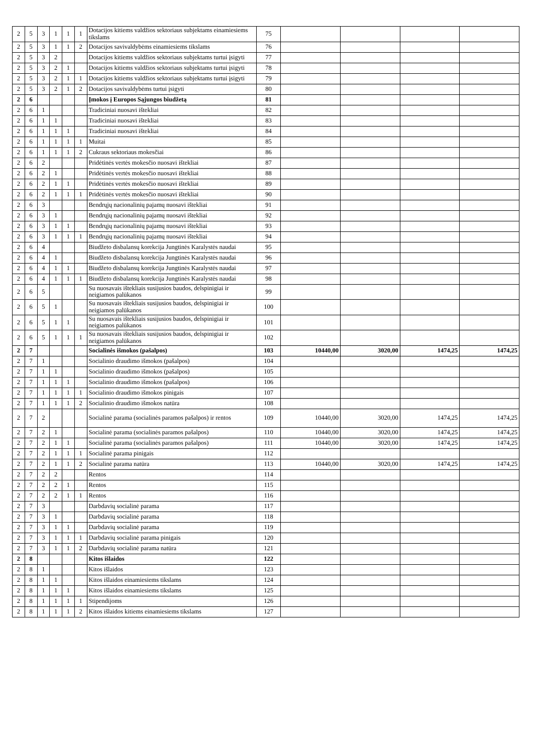| 2 | 5 | 3 | 1 | 1 | 1 | Dotacijos kitiems valdžios sektoriaus subjektams einamiesiems tikslams | 75 | | | | |
| 2 | 5 | 3 | 1 | 1 | 2 | Dotacijos savivaldybėms einamiesiems tikslams | 76 | | | | |
| 2 | 5 | 3 | 2 | | | Dotacijos kitiems valdžios sektoriaus subjektams turtui įsigyti | 77 | | | | |
| 2 | 5 | 3 | 2 | 1 | | Dotacijos kitiems valdžios sektoriaus subjektams turtui įsigyti | 78 | | | | |
| 2 | 5 | 3 | 2 | 1 | 1 | Dotacijos kitiems valdžios sektoriaus subjektams turtui įsigyti | 79 | | | | |
| 2 | 5 | 3 | 2 | 1 | 2 | Dotacijos savivaldybėms turtui įsigyti | 80 | | | | |
| 2 | 6 | | | | | Įmokos į Europos Sąjungos biudžetą | 81 | | | | |
| 2 | 6 | 1 | | | | Tradiciniai nuosavi ištekliai | 82 | | | | |
| 2 | 6 | 1 | 1 | | | Tradiciniai nuosavi ištekliai | 83 | | | | |
| 2 | 6 | 1 | 1 | 1 | | Tradiciniai nuosavi ištekliai | 84 | | | | |
| 2 | 6 | 1 | 1 | 1 | 1 | Muitai | 85 | | | | |
| 2 | 6 | 1 | 1 | 1 | 2 | Cukraus sektoriaus mokesčiai | 86 | | | | |
| 2 | 6 | 2 | | | | Pridėtinės vertės mokesčio nuosavi ištekliai | 87 | | | | |
| 2 | 6 | 2 | 1 | | | Pridėtinės vertės mokesčio nuosavi ištekliai | 88 | | | | |
| 2 | 6 | 2 | 1 | 1 | | Pridėtinės vertės mokesčio nuosavi ištekliai | 89 | | | | |
| 2 | 6 | 2 | 1 | 1 | 1 | Pridėtinės vertės mokesčio nuosavi ištekliai | 90 | | | | |
| 2 | 6 | 3 | | | | Bendrųjų nacionalinių pajamų nuosavi ištekliai | 91 | | | | |
| 2 | 6 | 3 | 1 | | | Bendrųjų nacionalinių pajamų nuosavi ištekliai | 92 | | | | |
| 2 | 6 | 3 | 1 | 1 | | Bendrųjų nacionalinių pajamų nuosavi ištekliai | 93 | | | | |
| 2 | 6 | 3 | 1 | 1 | 1 | Bendrųjų nacionalinių pajamų nuosavi ištekliai | 94 | | | | |
| 2 | 6 | 4 | | | | Biudžeto disbalansų korekcija Jungtinės Karalystės naudai | 95 | | | | |
| 2 | 6 | 4 | 1 | | | Biudžeto disbalansų korekcija Jungtinės Karalystės naudai | 96 | | | | |
| 2 | 6 | 4 | 1 | 1 | | Biudžeto disbalansų korekcija Jungtinės Karalystės naudai | 97 | | | | |
| 2 | 6 | 4 | 1 | 1 | 1 | Biudžeto disbalansų korekcija Jungtinės Karalystės naudai | 98 | | | | |
| 2 | 6 | 5 | | | | Su nuosavais ištekliais susijusios baudos, delspinigiai ir neigiamos palūkanos | 99 | | | | |
| 2 | 6 | 5 | 1 | | | Su nuosavais ištekliais susijusios baudos, delspinigiai ir neigiamos palūkanos | 100 | | | | |
| 2 | 6 | 5 | 1 | 1 | | Su nuosavais ištekliais susijusios baudos, delspinigiai ir neigiamos palūkanos | 101 | | | | |
| 2 | 6 | 5 | 1 | 1 | 1 | Su nuosavais ištekliais susijusios baudos, delspinigiai ir neigiamos palūkanos | 102 | | | | |
| 2 | 7 | | | | | Socialinės išmokos (pašalpos) | 103 | 10440,00 | 3020,00 | 1474,25 | 1474,25 |
| 2 | 7 | 1 | | | | Socialinio draudimo išmokos (pašalpos) | 104 | | | | |
| 2 | 7 | 1 | 1 | | | Socialinio draudimo išmokos (pašalpos) | 105 | | | | |
| 2 | 7 | 1 | 1 | 1 | | Socialinio draudimo išmokos (pašalpos) | 106 | | | | |
| 2 | 7 | 1 | 1 | 1 | 1 | Socialinio draudimo išmokos pinigais | 107 | | | | |
| 2 | 7 | 1 | 1 | 1 | 2 | Socialinio draudimo išmokos natūra | 108 | | | | |
| 2 | 7 | 2 | | | | Socialinė parama (socialinės paramos pašalpos) ir rentos | 109 | 10440,00 | 3020,00 | 1474,25 | 1474,25 |
| 2 | 7 | 2 | 1 | | | Socialinė parama (socialinės paramos pašalpos) | 110 | 10440,00 | 3020,00 | 1474,25 | 1474,25 |
| 2 | 7 | 2 | 1 | 1 | | Socialinė parama (socialinės paramos pašalpos) | 111 | 10440,00 | 3020,00 | 1474,25 | 1474,25 |
| 2 | 7 | 2 | 1 | 1 | 1 | Socialinė parama pinigais | 112 | | | | |
| 2 | 7 | 2 | 1 | 1 | 2 | Socialinė parama natūra | 113 | 10440,00 | 3020,00 | 1474,25 | 1474,25 |
| 2 | 7 | 2 | 2 | | | Rentos | 114 | | | | |
| 2 | 7 | 2 | 2 | 1 | | Rentos | 115 | | | | |
| 2 | 7 | 2 | 2 | 1 | 1 | Rentos | 116 | | | | |
| 2 | 7 | 3 | | | | Darbdavių socialinė parama | 117 | | | | |
| 2 | 7 | 3 | 1 | | | Darbdavių socialinė parama | 118 | | | | |
| 2 | 7 | 3 | 1 | 1 | | Darbdavių socialinė parama | 119 | | | | |
| 2 | 7 | 3 | 1 | 1 | 1 | Darbdavių socialinė parama pinigais | 120 | | | | |
| 2 | 7 | 3 | 1 | 1 | 2 | Darbdavių socialinė parama natūra | 121 | | | | |
| 2 | 8 | | | | | Kitos išlaidos | 122 | | | | |
| 2 | 8 | 1 | | | | Kitos išlaidos | 123 | | | | |
| 2 | 8 | 1 | 1 | | | Kitos išlaidos einamiesiems tikslams | 124 | | | | |
| 2 | 8 | 1 | 1 | 1 | | Kitos išlaidos einamiesiems tikslams | 125 | | | | |
| 2 | 8 | 1 | 1 | 1 | 1 | Stipendijoms | 126 | | | | |
| 2 | 8 | 1 | 1 | 1 | 2 | Kitos išlaidos kitiems einamiesiems tikslams | 127 | | | | |